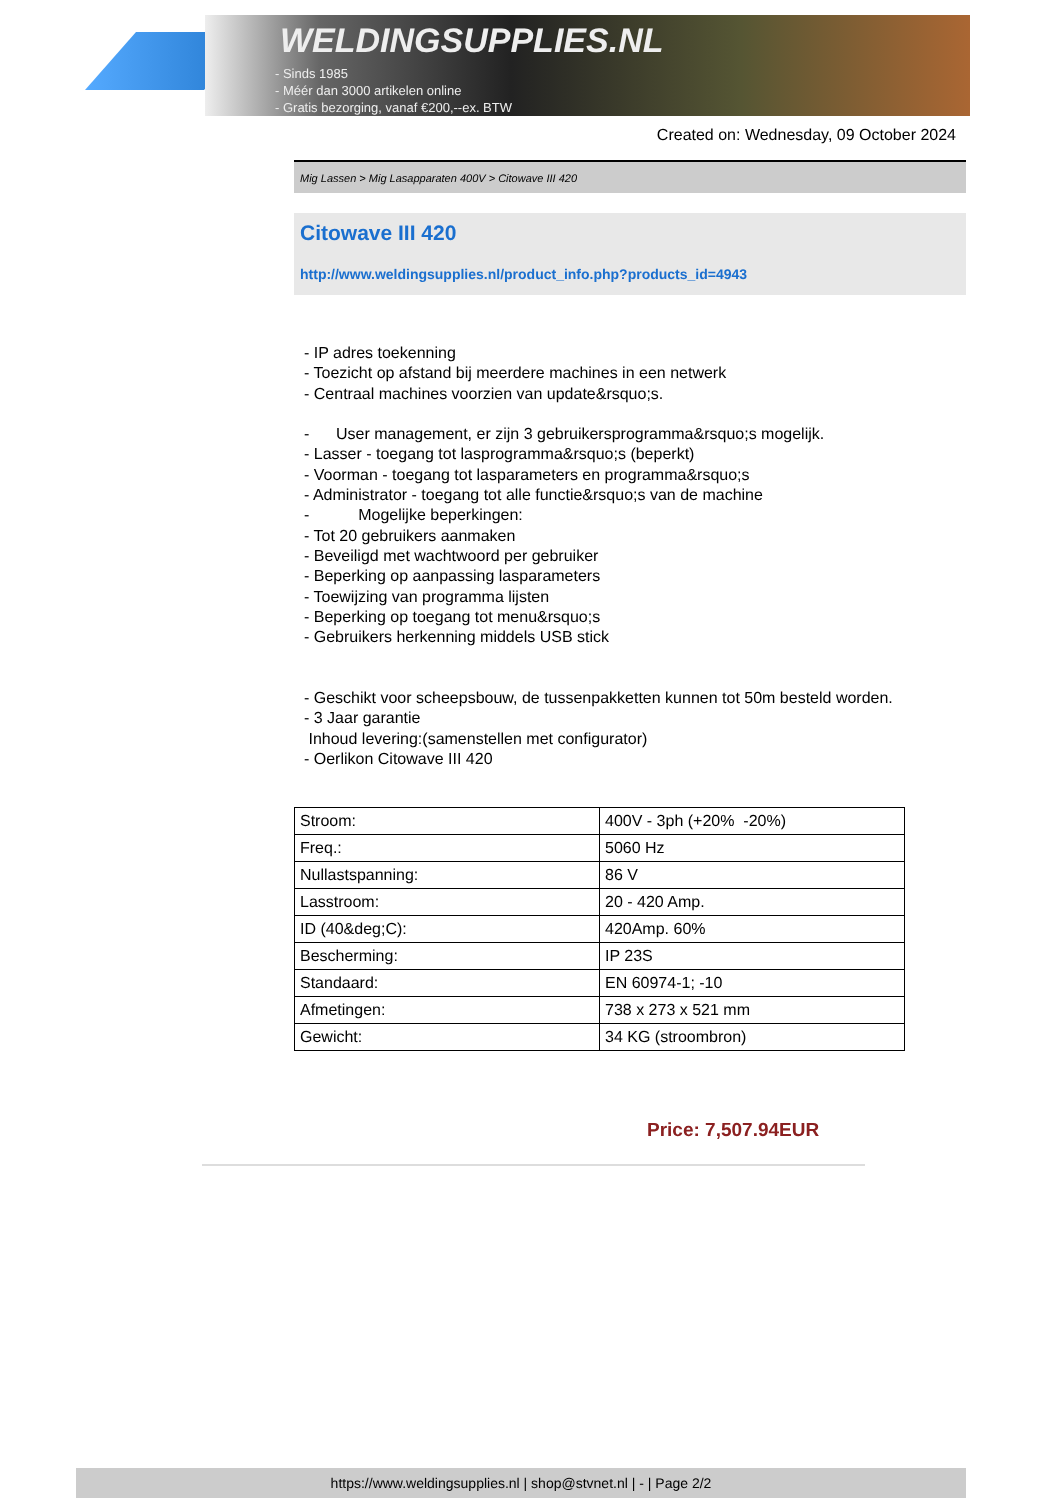WELDINGSUPPLIES.NL
- Sinds 1985
- Méér dan 3000 artikelen online
- Gratis bezorging, vanaf €200,--ex. BTW
Created on: Wednesday, 09 October 2024
Mig Lassen > Mig Lasapparaten 400V > Citowave III 420
Citowave III 420
http://www.weldingsupplies.nl/product_info.php?products_id=4943
- IP adres toekenning
- Toezicht op afstand bij meerdere machines in een netwerk
- Centraal machines voorzien van update&rsquo;s.
- User management, er zijn 3 gebruikersprogramma&rsquo;s mogelijk.
- Lasser - toegang tot lasprogramma&rsquo;s (beperkt)
- Voorman - toegang tot lasparameters en programma&rsquo;s
- Administrator - toegang tot alle functie&rsquo;s van de machine
- Mogelijke beperkingen:
- Tot 20 gebruikers aanmaken
- Beveiligd met wachtwoord per gebruiker
- Beperking op aanpassing lasparameters
- Toewijzing van programma lijsten
- Beperking op toegang tot menu&rsquo;s
- Gebruikers herkenning middels USB stick
- Geschikt voor scheepsbouw, de tussenpakketten kunnen tot 50m besteld worden.
- 3 Jaar garantie
Inhoud levering:(samenstellen met configurator)
- Oerlikon Citowave III 420
| Stroom: | 400V - 3ph (+20% -20%) |
| Freq.: | 5060 Hz |
| Nullastspanning: | 86 V |
| Lasstroom: | 20 - 420 Amp. |
| ID (40&deg;C): | 420Amp. 60% |
| Bescherming: | IP 23S |
| Standaard: | EN 60974-1; -10 |
| Afmetingen: | 738 x 273 x 521 mm |
| Gewicht: | 34 KG (stroombron) |
Price: 7,507.94EUR
https://www.weldingsupplies.nl | shop@stvnet.nl | - | Page 2/2